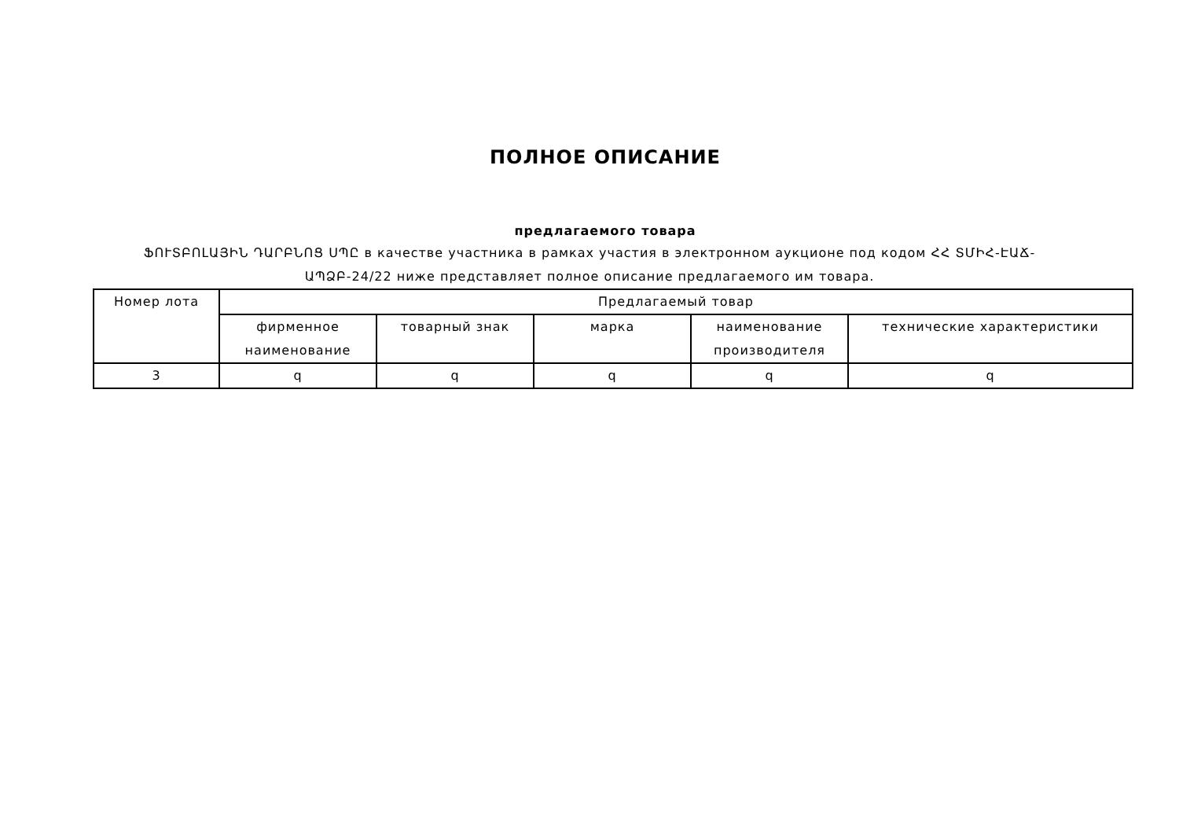ПОЛНОЕ ОПИСАНИЕ
предлагаемого товара
ՖՈՒՏԲՈԼԱՅԻՆ ԴԱՐԲՆՈՑ ՍՊԸ в качестве участника в рамках участия в электронном аукционе под кодом ՀՀ ՏՄԻՀ-ԷԱՃ-ԱՊՁԲ-24/22 ниже представляет полное описание предлагаемого им товара.
| Номер лота | Предлагаемый товар | | | | |
| --- | --- | --- | --- | --- | --- |
| | фирменное наименование | товарный знак | марка | наименование производителя | технические характеристики |
| 3 | q | q | q | q | q |